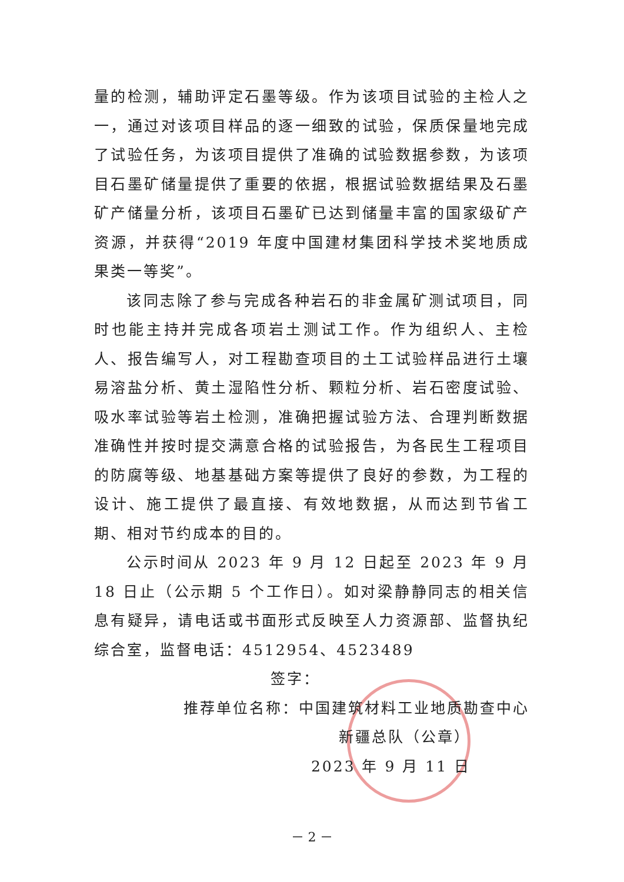量的检测，辅助评定石墨等级。作为该项目试验的主检人之一，通过对该项目样品的逐一细致的试验，保质保量地完成了试验任务，为该项目提供了准确的试验数据参数，为该项目石墨矿储量提供了重要的依据，根据试验数据结果及石墨矿产储量分析，该项目石墨矿已达到储量丰富的国家级矿产资源，并获得“2019 年度中国建材集团科学技术奖地质成果类一等奖”。
该同志除了参与完成各种岩石的非金属矿测试项目，同时也能主持并完成各项岩土测试工作。作为组织人、主检人、报告编写人，对工程勘查项目的土工试验样品进行土壤易溶盐分析、黄土湿陷性分析、颗粒分析、岩石密度试验、吸水率试验等岩土检测，准确把握试验方法、合理判断数据准确性并按时提交满意合格的试验报告，为各民生工程项目的防腐等级、地基基础方案等提供了良好的参数，为工程的设计、施工提供了最直接、有效地数据，从而达到节省工期、相对节约成本的目的。
公示时间从 2023 年 9 月 12 日起至 2023 年 9 月 18 日止（公示期 5 个工作日）。如对梁静静同志的相关信息有疑异，请电话或书面形式反映至人力资源部、监督执纪综合室，监督电话：4512954、4523489
签字：
推荐单位名称：中国建筑材料工业地质勘查中心
新疆总队（公章）
2023 年 9 月 11 日
－ 2 －